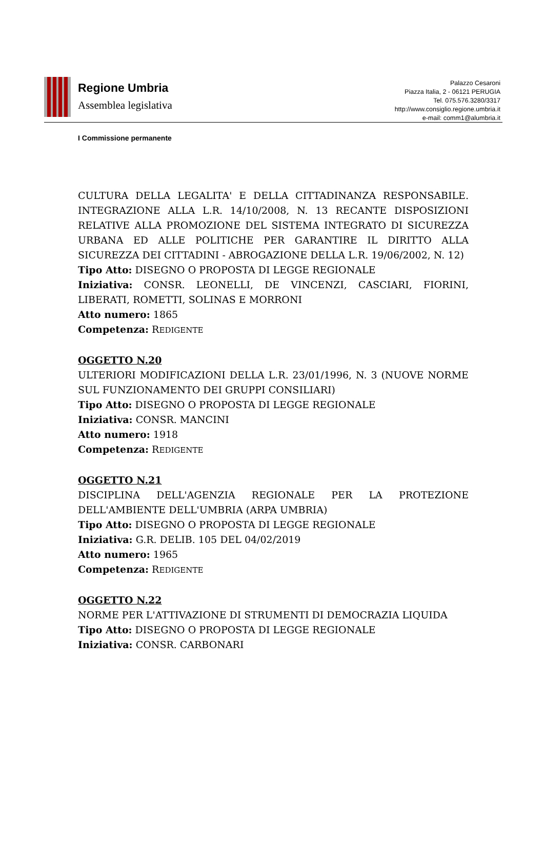Regione Umbria
Assemblea legislativa
Palazzo Cesaroni
Piazza Italia, 2 - 06121 PERUGIA
Tel. 075.576.3280/3317
http://www.consiglio.regione.umbria.it
e-mail: comm1@alumbria.it
I Commissione permanente
CULTURA DELLA LEGALITA' E DELLA CITTADINANZA RESPONSABILE. INTEGRAZIONE ALLA L.R. 14/10/2008, N. 13 RECANTE DISPOSIZIONI RELATIVE ALLA PROMOZIONE DEL SISTEMA INTEGRATO DI SICUREZZA URBANA ED ALLE POLITICHE PER GARANTIRE IL DIRITTO ALLA SICUREZZA DEI CITTADINI - ABROGAZIONE DELLA L.R. 19/06/2002, N. 12)
Tipo Atto: DISEGNO O PROPOSTA DI LEGGE REGIONALE
Iniziativa: CONSR. LEONELLI, DE VINCENZI, CASCIARI, FIORINI, LIBERATI, ROMETTI, SOLINAS E MORRONI
Atto numero: 1865
Competenza: REDIGENTE
OGGETTO N.20
ULTERIORI MODIFICAZIONI DELLA L.R. 23/01/1996, N. 3 (NUOVE NORME SUL FUNZIONAMENTO DEI GRUPPI CONSILIARI)
Tipo Atto: DISEGNO O PROPOSTA DI LEGGE REGIONALE
Iniziativa: CONSR. MANCINI
Atto numero: 1918
Competenza: REDIGENTE
OGGETTO N.21
DISCIPLINA DELL'AGENZIA REGIONALE PER LA PROTEZIONE DELL'AMBIENTE DELL'UMBRIA (ARPA UMBRIA)
Tipo Atto: DISEGNO O PROPOSTA DI LEGGE REGIONALE
Iniziativa: G.R. DELIB. 105 DEL 04/02/2019
Atto numero: 1965
Competenza: REDIGENTE
OGGETTO N.22
NORME PER L'ATTIVAZIONE DI STRUMENTI DI DEMOCRAZIA LIQUIDA
Tipo Atto: DISEGNO O PROPOSTA DI LEGGE REGIONALE
Iniziativa: CONSR. CARBONARI